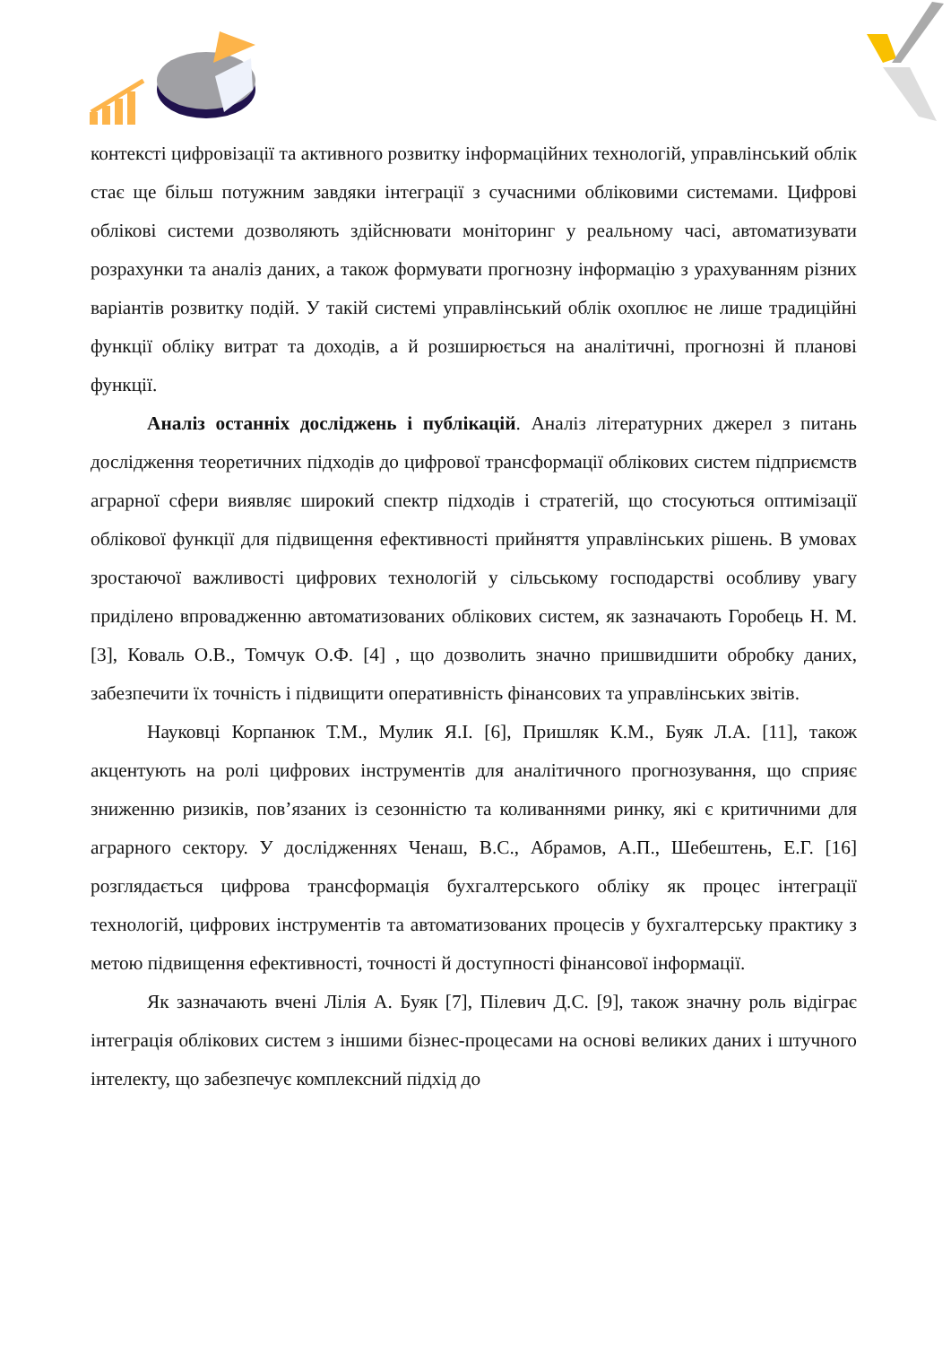контексті цифровізації та активного розвитку інформаційних технологій, управлінський облік стає ще більш потужним завдяки інтеграції з сучасними обліковими системами. Цифрові облікові системи дозволяють здійснювати моніторинг у реальному часі, автоматизувати розрахунки та аналіз даних, а також формувати прогнозну інформацію з урахуванням різних варіантів розвитку подій. У такій системі управлінський облік охоплює не лише традиційні функції обліку витрат та доходів, а й розширюється на аналітичні, прогнозні й планові функції.
Аналіз останніх досліджень і публікацій. Аналіз літературних джерел з питань дослідження теоретичних підходів до цифрової трансформації облікових систем підприємств аграрної сфери виявляє широкий спектр підходів і стратегій, що стосуються оптимізації облікової функції для підвищення ефективності прийняття управлінських рішень. В умовах зростаючої важливості цифрових технологій у сільському господарстві особливу увагу приділено впровадженню автоматизованих облікових систем, як зазначають Горобець Н. М. [3], Коваль О.В., Томчук О.Ф. [4] , що дозволить значно пришвидшити обробку даних, забезпечити їх точність і підвищити оперативність фінансових та управлінських звітів.
Науковці Корпанюк Т.М., Мулик Я.І. [6], Пришляк К.М., Буяк Л.А. [11], також акцентують на ролі цифрових інструментів для аналітичного прогнозування, що сприяє зниженню ризиків, пов’язаних із сезонністю та коливаннями ринку, які є критичними для аграрного сектору. У дослідженнях Ченаш, В.С., Абрамов, А.П., Шебештень, Е.Г. [16] розглядається цифрова трансформація бухгалтерського обліку як процес інтеграції технологій, цифрових інструментів та автоматизованих процесів у бухгалтерську практику з метою підвищення ефективності, точності й доступності фінансової інформації.
Як зазначають вчені Лілія А. Буяк [7], Пілевич Д.С. [9], також значну роль відіграє інтеграція облікових систем з іншими бізнес-процесами на основі великих даних і штучного інтелекту, що забезпечує комплексний підхід до